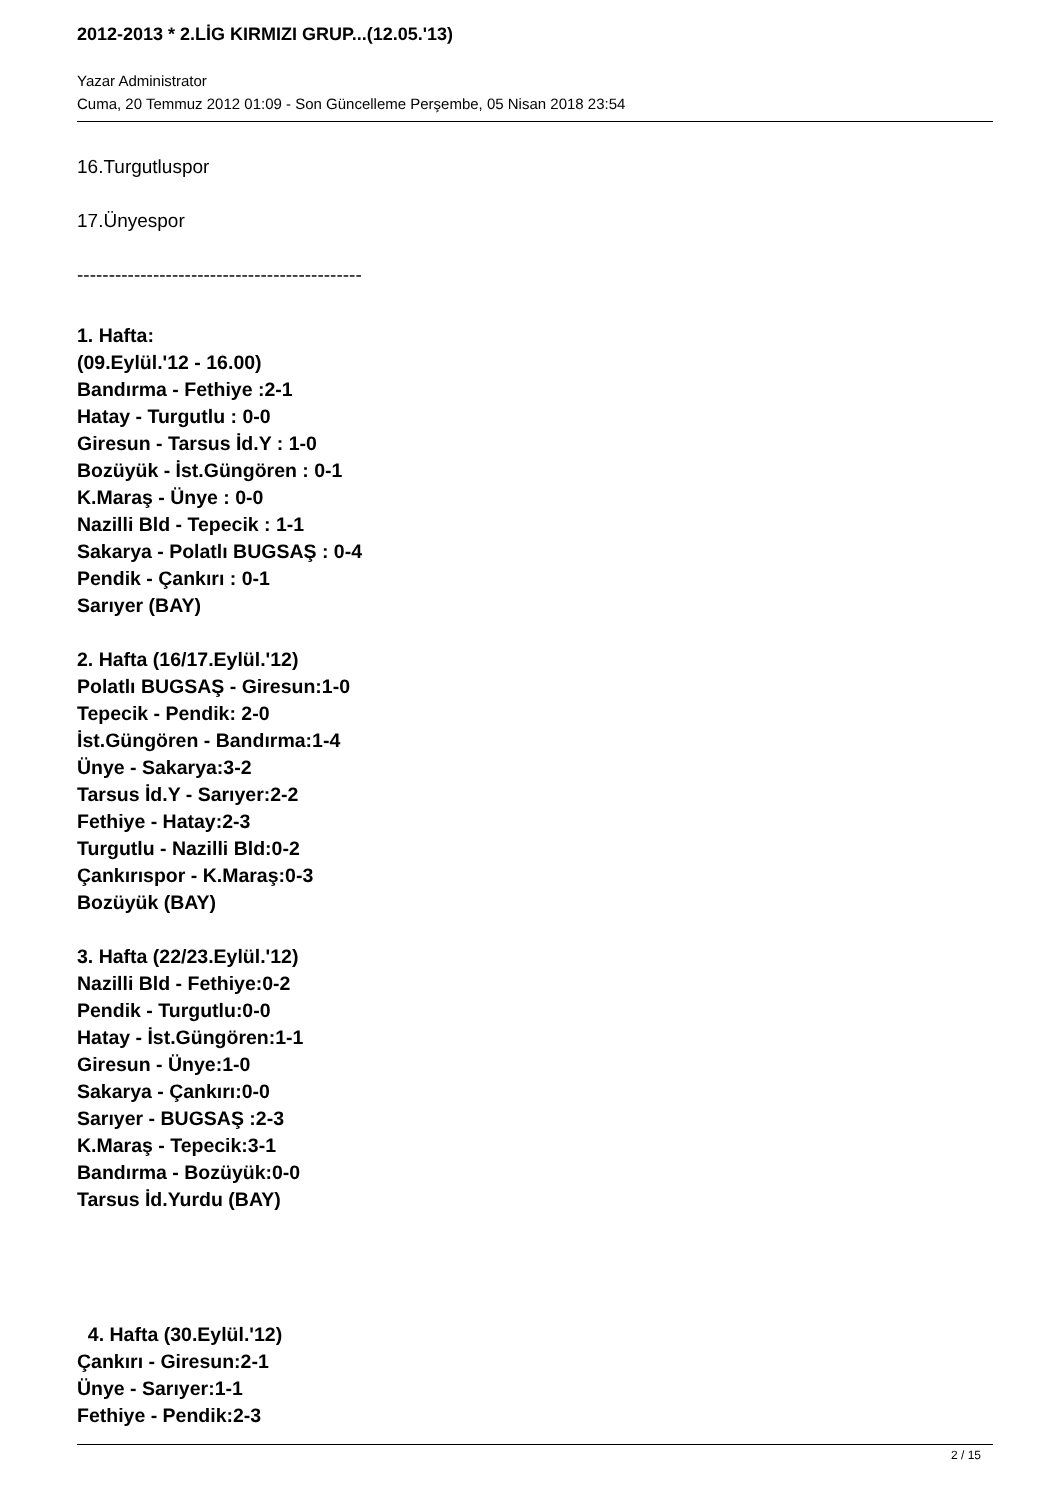2012-2013 * 2.LİG KIRMIZI GRUP...(12.05.'13)
Yazar Administrator
Cuma, 20 Temmuz 2012 01:09 - Son Güncelleme Perşembe, 05 Nisan 2018 23:54
16.Turgutluspor
17.Ünyespor
---------------------------------------------
1. Hafta:
(09.Eylül.'12 - 16.00)
Bandırma - Fethiye :2-1
Hatay - Turgutlu : 0-0
Giresun - Tarsus İd.Y : 1-0
Bozüyük - İst.Güngören : 0-1
K.Maraş - Ünye : 0-0
Nazilli Bld - Tepecik : 1-1
Sakarya - Polatlı BUGSAŞ : 0-4
Pendik - Çankırı : 0-1
Sarıyer (BAY)
2. Hafta (16/17.Eylül.'12)
Polatlı BUGSAŞ - Giresun:1-0
Tepecik - Pendik: 2-0
İst.Güngören - Bandırma:1-4
Ünye - Sakarya:3-2
Tarsus İd.Y - Sarıyer:2-2
Fethiye - Hatay:2-3
Turgutlu - Nazilli Bld:0-2
Çankırıspor - K.Maraş:0-3
Bozüyük (BAY)
3. Hafta (22/23.Eylül.'12)
Nazilli Bld - Fethiye:0-2
Pendik - Turgutlu:0-0
Hatay - İst.Güngören:1-1
Giresun - Ünye:1-0
Sakarya - Çankırı:0-0
Sarıyer - BUGSAŞ :2-3
K.Maraş - Tepecik:3-1
Bandırma - Bozüyük:0-0
Tarsus İd.Yurdu (BAY)
4. Hafta (30.Eylül.'12)
Çankırı - Giresun:2-1
Ünye - Sarıyer:1-1
Fethiye - Pendik:2-3
2 / 15